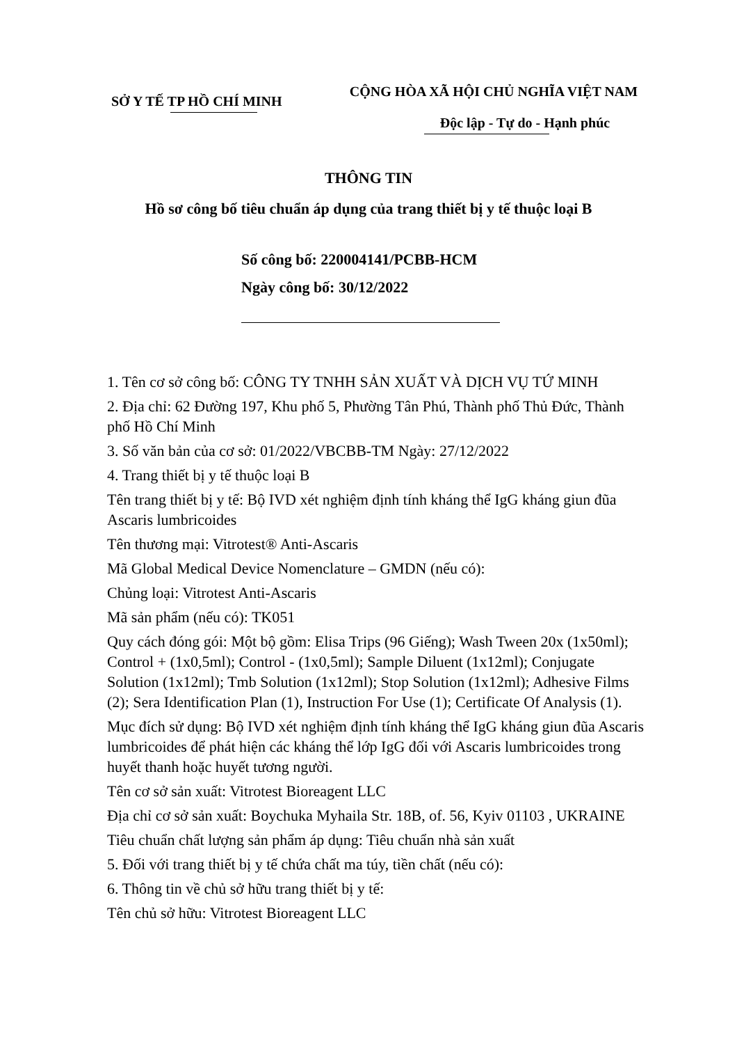SỞ Y TẾ TP HỒ CHÍ MINH
CỘNG HÒA XÃ HỘI CHỦ NGHĨA VIỆT NAM
Độc lập - Tự do - Hạnh phúc
THÔNG TIN
Hồ sơ công bố tiêu chuẩn áp dụng của trang thiết bị y tế thuộc loại B
Số công bố: 220004141/PCBB-HCM
Ngày công bố: 30/12/2022
1. Tên cơ sở công bố: CÔNG TY TNHH SẢN XUẤT VÀ DỊCH VỤ TỨ MINH
2. Địa chỉ: 62 Đường 197, Khu phố 5, Phường Tân Phú, Thành phố Thủ Đức, Thành phố Hồ Chí Minh
3. Số văn bản của cơ sở: 01/2022/VBCBB-TM Ngày: 27/12/2022
4. Trang thiết bị y tế thuộc loại B
Tên trang thiết bị y tế: Bộ IVD xét nghiệm định tính kháng thể IgG kháng giun đũa Ascaris lumbricoides
Tên thương mại: Vitrotest® Anti-Ascaris
Mã Global Medical Device Nomenclature – GMDN (nếu có):
Chủng loại: Vitrotest Anti-Ascaris
Mã sản phẩm (nếu có): TK051
Quy cách đóng gói: Một bộ gồm: Elisa Trips (96 Giếng); Wash Tween 20x (1x50ml); Control + (1x0,5ml); Control - (1x0,5ml); Sample Diluent (1x12ml); Conjugate Solution (1x12ml); Tmb Solution (1x12ml); Stop Solution (1x12ml); Adhesive Films (2); Sera Identification Plan (1), Instruction For Use (1); Certificate Of Analysis (1).
Mục đích sử dụng: Bộ IVD xét nghiệm định tính kháng thể IgG kháng giun đũa Ascaris lumbricoides để phát hiện các kháng thể lớp IgG đối với Ascaris lumbricoides trong huyết thanh hoặc huyết tương người.
Tên cơ sở sản xuất: Vitrotest Bioreagent LLC
Địa chỉ cơ sở sản xuất: Boychuka Myhaila Str. 18B, of. 56, Kyiv 01103 , UKRAINE
Tiêu chuẩn chất lượng sản phẩm áp dụng: Tiêu chuẩn nhà sản xuất
5. Đối với trang thiết bị y tế chứa chất ma túy, tiền chất (nếu có):
6. Thông tin về chủ sở hữu trang thiết bị y tế:
Tên chủ sở hữu: Vitrotest Bioreagent LLC